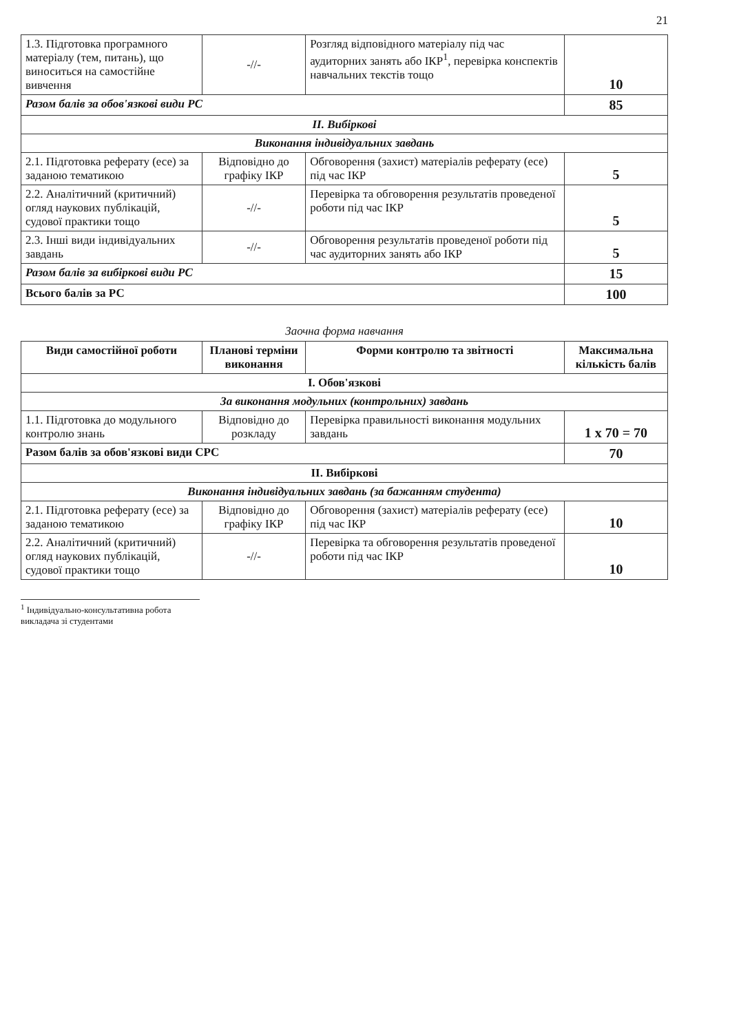21
| 1.3. Підготовка програмного матеріалу (тем, питань), що виноситься на самостійне вивчення | -//- | Розгляд відповідного матеріалу під час аудиторних занять або ІКР<sup>1</sup>, перевірка конспектів навчальних текстів тощо | 10 |
| Разом балів за обов'язкові види РС | | | 85 |
| ІІ. Вибіркові | | | |
| Виконання індивідуальних завдань | | | |
| 2.1. Підготовка реферату (есе) за заданою тематикою | Відповідно до графіку ІКР | Обговорення (захист) матеріалів реферату (есе) під час ІКР | 5 |
| 2.2. Аналітичний (критичний) огляд наукових публікацій, судової практики тощо | -//- | Перевірка та обговорення результатів проведеної роботи під час ІКР | 5 |
| 2.3. Інші види індивідуальних завдань | -//- | Обговорення результатів проведеної роботи під час аудиторних занять або ІКР | 5 |
| Разом балів за вибіркові види РС | | | 15 |
| Всього балів за РС | | | 100 |
Заочна форма навчання
| Види самостійної роботи | Планові терміни виконання | Форми контролю та звітності | Максимальна кількість балів |
| --- | --- | --- | --- |
| І. Обов'язкові | | | |
| За виконання модульних (контрольних) завдань | | | |
| 1.1. Підготовка до модульного контролю знань | Відповідно до розкладу | Перевірка правильності виконання модульних завдань | 1 х 70 = 70 |
| Разом балів за обов'язкові види СРС | | | 70 |
| ІІ. Вибіркові | | | |
| Виконання індивідуальних завдань (за бажанням студента) | | | |
| 2.1. Підготовка реферату (есе) за заданою тематикою | Відповідно до графіку ІКР | Обговорення (захист) матеріалів реферату (есе) під час ІКР | 10 |
| 2.2. Аналітичний (критичний) огляд наукових публікацій, судової практики тощо | -//- | Перевірка та обговорення результатів проведеної роботи під час ІКР | 10 |
<sup>1</sup> Індивідуально-консультативна робота викладача зі студентами